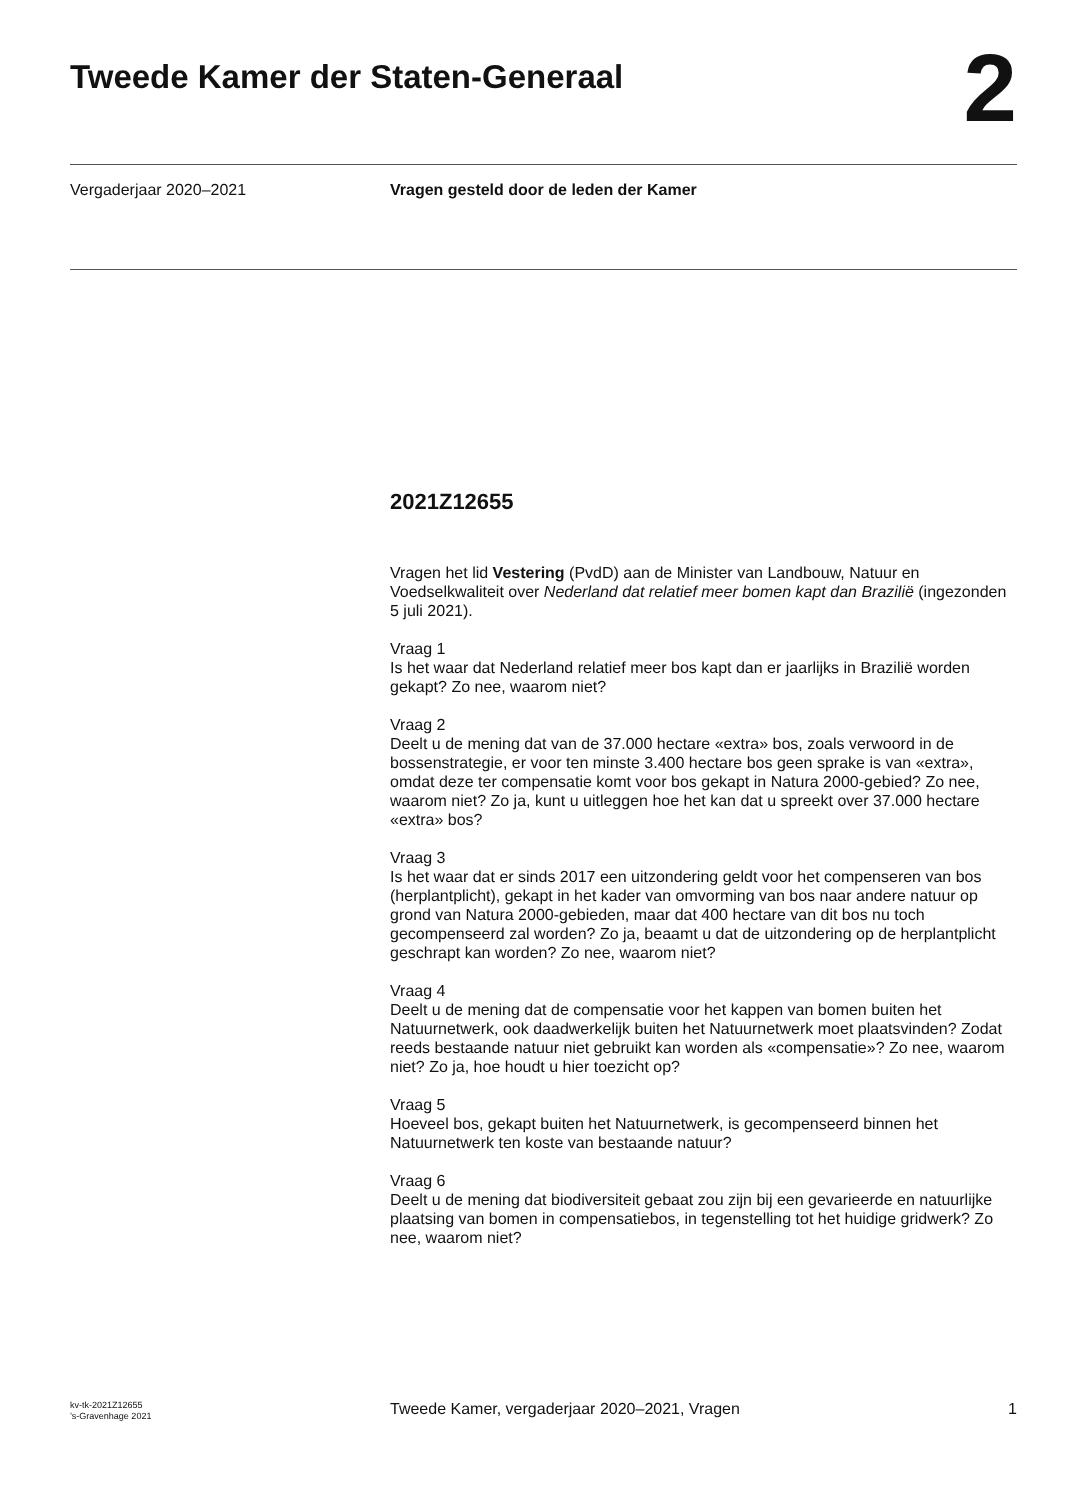Tweede Kamer der Staten-Generaal
2
Vergaderjaar 2020–2021 Vragen gesteld door de leden der Kamer
2021Z12655
Vragen het lid Vestering (PvdD) aan de Minister van Landbouw, Natuur en Voedselkwaliteit over Nederland dat relatief meer bomen kapt dan Brazilië (ingezonden 5 juli 2021).
Vraag 1
Is het waar dat Nederland relatief meer bos kapt dan er jaarlijks in Brazilië worden gekapt? Zo nee, waarom niet?
Vraag 2
Deelt u de mening dat van de 37.000 hectare «extra» bos, zoals verwoord in de bossenstrategie, er voor ten minste 3.400 hectare bos geen sprake is van «extra», omdat deze ter compensatie komt voor bos gekapt in Natura 2000-gebied? Zo nee, waarom niet? Zo ja, kunt u uitleggen hoe het kan dat u spreekt over 37.000 hectare «extra» bos?
Vraag 3
Is het waar dat er sinds 2017 een uitzondering geldt voor het compenseren van bos (herplantplicht), gekapt in het kader van omvorming van bos naar andere natuur op grond van Natura 2000-gebieden, maar dat 400 hectare van dit bos nu toch gecompenseerd zal worden? Zo ja, beaamt u dat de uitzondering op de herplantplicht geschrapt kan worden? Zo nee, waarom niet?
Vraag 4
Deelt u de mening dat de compensatie voor het kappen van bomen buiten het Natuurnetwerk, ook daadwerkelijk buiten het Natuurnetwerk moet plaatsvinden? Zodat reeds bestaande natuur niet gebruikt kan worden als «compensatie»? Zo nee, waarom niet? Zo ja, hoe houdt u hier toezicht op?
Vraag 5
Hoeveel bos, gekapt buiten het Natuurnetwerk, is gecompenseerd binnen het Natuurnetwerk ten koste van bestaande natuur?
Vraag 6
Deelt u de mening dat biodiversiteit gebaat zou zijn bij een gevarieerde en natuurlijke plaatsing van bomen in compensatiebos, in tegenstelling tot het huidige gridwerk? Zo nee, waarom niet?
kv-tk-2021Z12655
’s-Gravenhage 2021
Tweede Kamer, vergaderjaar 2020–2021, Vragen
1